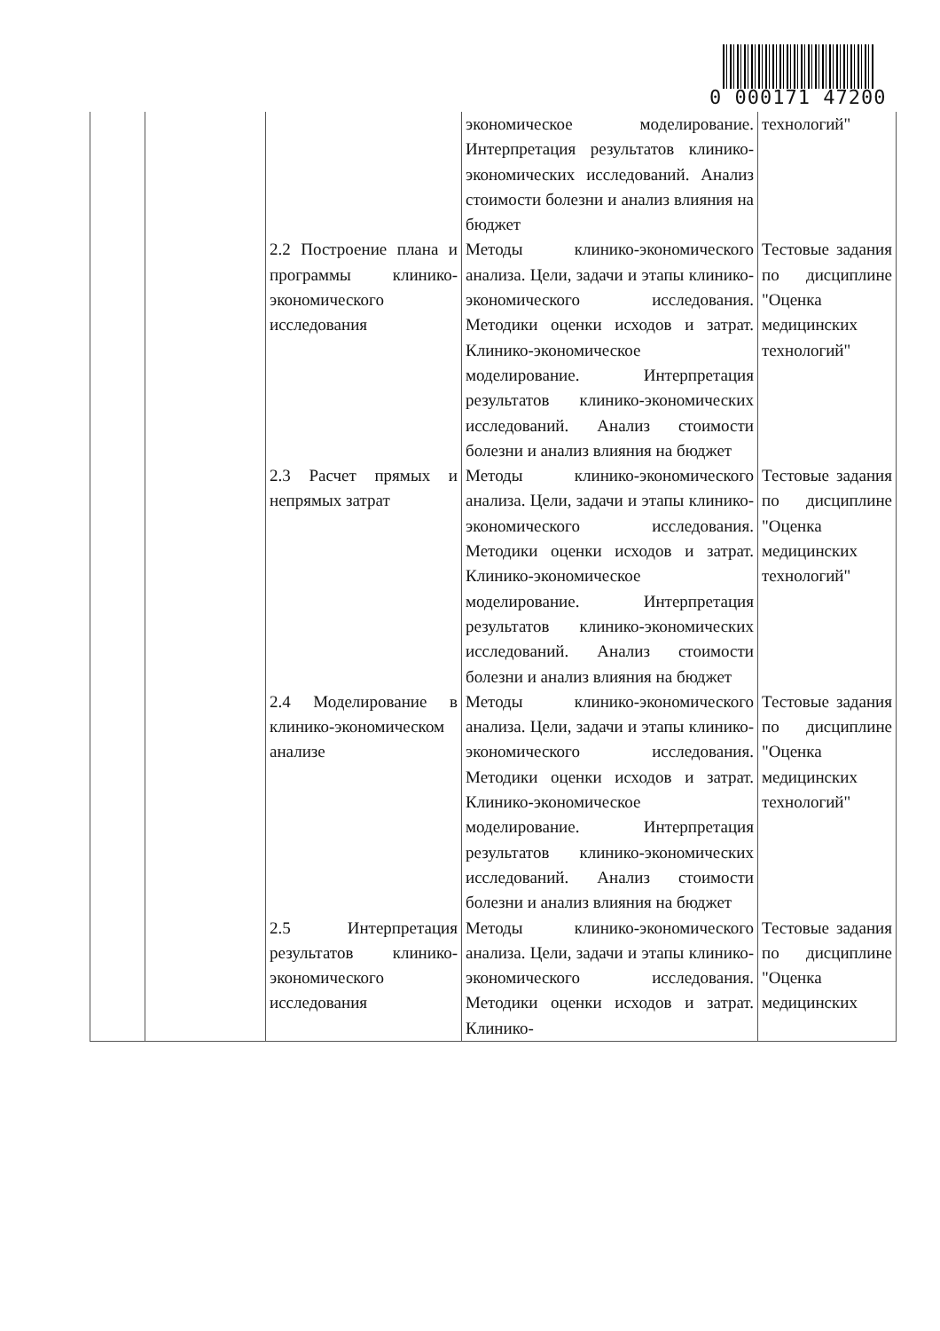0 000171 47200
| | | | экономическое моделирование. Интерпретация результатов клинико-экономических исследований. Анализ стоимости болезни и анализ влияния на бюджет | технологий" |
| | | 2.2 Построение плана и программы клинико-экономического исследования | Методы клинико-экономического анализа. Цели, задачи и этапы клинико-экономического исследования. Методики оценки исходов и затрат. Клинико-экономическое моделирование. Интерпретация результатов клинико-экономических исследований. Анализ стоимости болезни и анализ влияния на бюджет | Тестовые задания по дисциплине "Оценка медицинских технологий" |
| | | 2.3 Расчет прямых и непрямых затрат | Методы клинико-экономического анализа. Цели, задачи и этапы клинико-экономического исследования. Методики оценки исходов и затрат. Клинико-экономическое моделирование. Интерпретация результатов клинико-экономических исследований. Анализ стоимости болезни и анализ влияния на бюджет | Тестовые задания по дисциплине "Оценка медицинских технологий" |
| | | 2.4 Моделирование в клинико-экономическом анализе | Методы клинико-экономического анализа. Цели, задачи и этапы клинико-экономического исследования. Методики оценки исходов и затрат. Клинико-экономическое моделирование. Интерпретация результатов клинико-экономических исследований. Анализ стоимости болезни и анализ влияния на бюджет | Тестовые задания по дисциплине "Оценка медицинских технологий" |
| | | 2.5 Интерпретация результатов клинико-экономического исследования | Методы клинико-экономического анализа. Цели, задачи и этапы клинико-экономического исследования. Методики оценки исходов и затрат. Клинико- | Тестовые задания по дисциплине "Оценка медицинских |